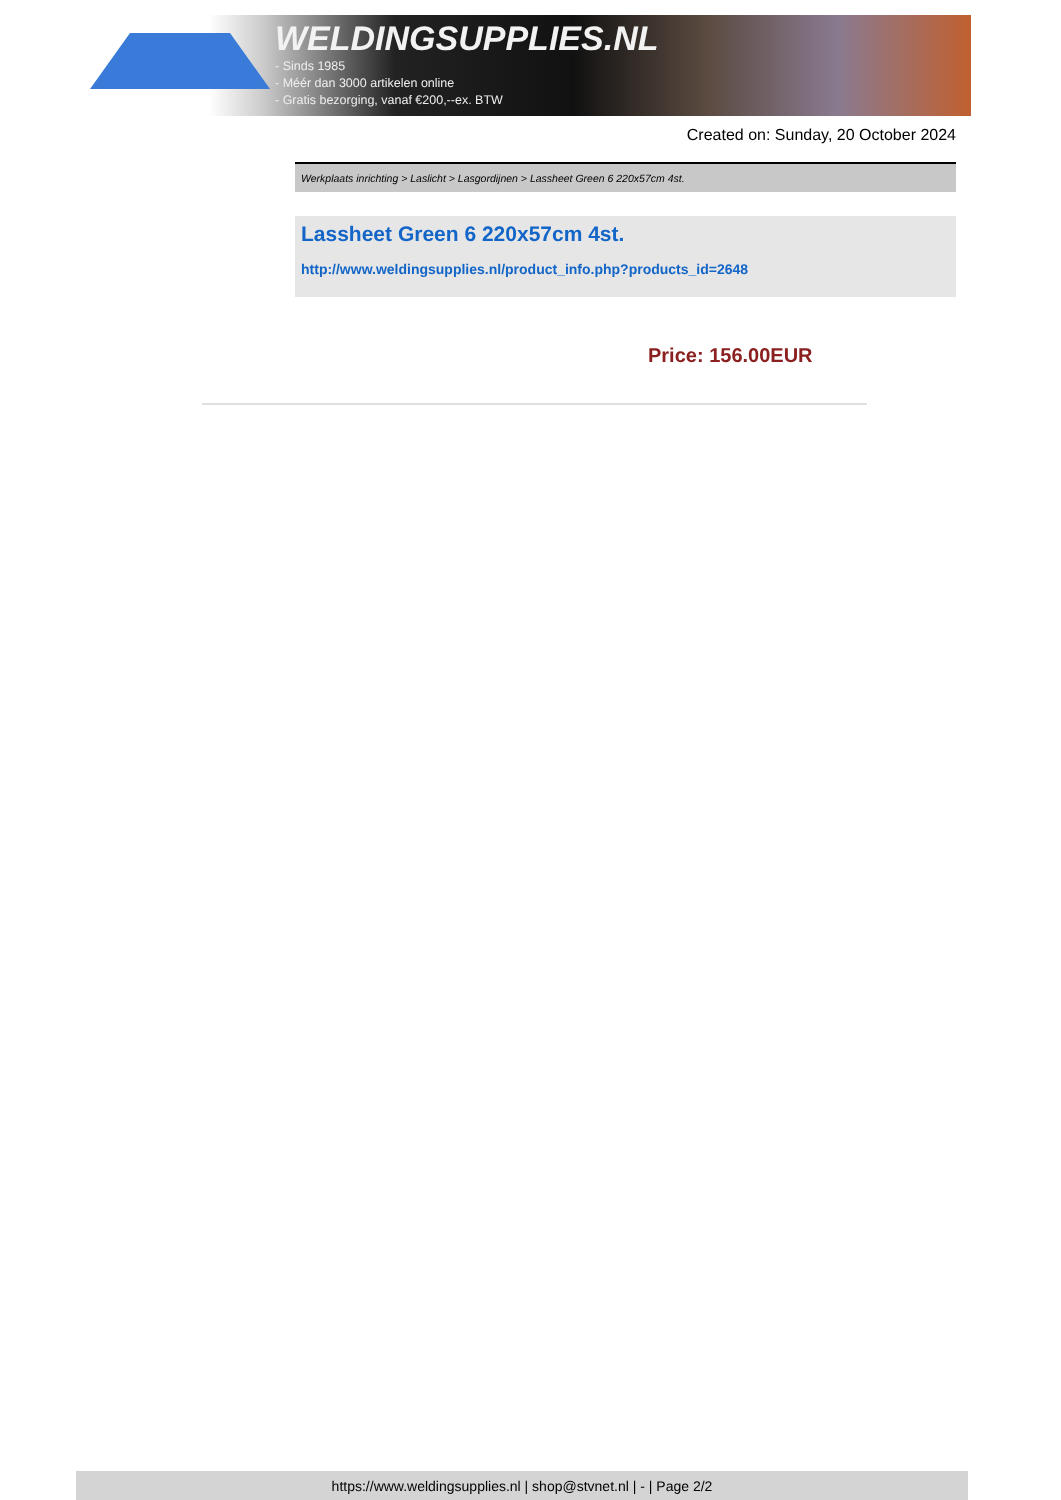WELDINGSUPPLIES.NL
- Sinds 1985
- Méér dan 3000 artikelen online
- Gratis bezorging, vanaf €200,--ex. BTW
Created on: Sunday, 20 October 2024
Werkplaats inrichting > Laslicht > Lasgordijnen > Lassheet Green 6 220x57cm 4st.
Lassheet Green 6 220x57cm 4st.
http://www.weldingsupplies.nl/product_info.php?products_id=2648
Price: 156.00EUR
https://www.weldingsupplies.nl | shop@stvnet.nl | - | Page 2/2